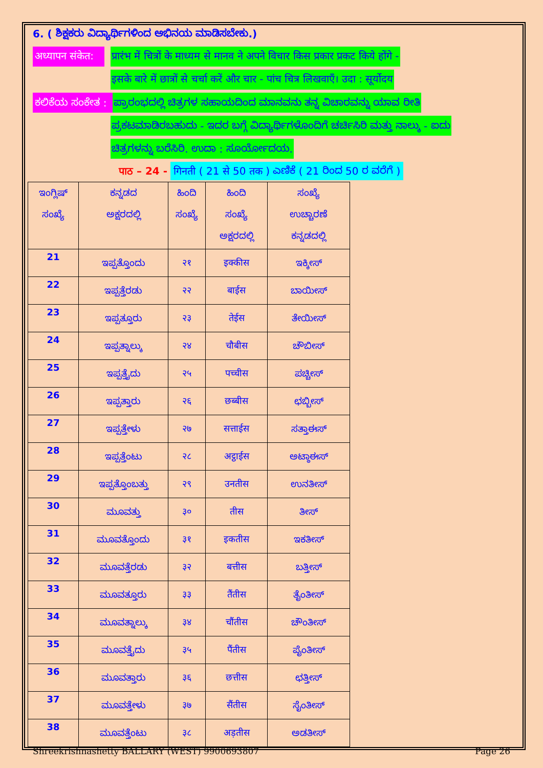6. ( ಶಿಕ್ಷಕರು ವಿದ್ಯಾರ್ಥಿಗಳಿಂದ ಅಭಿನಯ ಮಾಡಿಸಬೇಕು.)
अध्यापन संकेत: प्रारंभ में चित्रों के माध्यम से मानव ने अपने विचार किस प्रकार प्रकट किये होंगे -
इसके बारे में छात्रों से चर्चा करें और चार - पांच चित्र लिखवाएँ। उदा : सूर्योदय
ಕಲಿಕೆಯ ಸಂಕೇತ : ಪ್ರಾರಂಭದಲ್ಲಿ ಚಿತ್ರಗಳ ಸಹಾಯದಿಂದ ಮಾನವನು ತನ್ನ ವಿಚಾರವನ್ನು ಯಾವ ರೀತಿ
ಪ್ರಕಟಮಾಡಿರಬಹುದು - ಇದರ ಬಗ್ಗೆ ವಿದ್ಯಾರ್ಥಿಗಳೊಂದಿಗೆ ಚರ್ಚಿಸಿರಿ ಮತ್ತು ನಾಲ್ಕು - ಐದು
ಚಿತ್ರಗಳನ್ನು ಬರೆಸಿರಿ. ಉದಾ : ಸೂರ್ಯೋದಯ.
पाठ – 24 - गिनती ( 21 से 50 तक ) ಎಣಿಕೆ ( 21 ರಿಂದ 50 ರ ವರೆಗೆ )
| ಇಂಗ್ಲಿಷ್ ಸಂಖ್ಯೆ | ಕನ್ನಡದ ಅಕ್ಷರದಲ್ಲಿ | ಹಿಂದಿ ಸಂಖ್ಯೆ | ಹಿಂದಿ ಸಂಖ್ಯೆ ಅಕ್ಷರದಲ್ಲಿ | ಸಂಖ್ಯೆ ಉಚ್ಚಾರಣೆ ಕನ್ನಡದಲ್ಲಿ |
| --- | --- | --- | --- | --- |
| 21 | ಇಪ್ಪತ್ತೊಂದು | २१ | इक्कीस | ಇಕ್ಕೀಸ್ |
| 22 | ಇಪ್ಪತ್ತೆರಡು | २२ | बाईस | ಬಾಯೀಸ್ |
| 23 | ಇಪ್ಪತ್ತೂರು | २३ | तेईस | ತೇಯೀಸ್ |
| 24 | ಇಪ್ಪತ್ನಾಲ್ಕು | २४ | चौबीस | ಚೌಬೀಸ್ |
| 25 | ಇಪ್ಪತ್ತೈದು | २५ | पच्चीस | ಪಚ್ಚೀಸ್ |
| 26 | ಇಪ್ಪತ್ತಾರು | २६ | छब्बीस | ಛಬ್ಬೀಸ್ |
| 27 | ಇಪ್ಪತ್ತೇಳು | २७ | सत्ताईस | ಸತ್ತಾಈಸ್ |
| 28 | ಇಪ್ಪತ್ತೆಂಟು | २८ | अट्ठाईस | ಅಟ್ಠಾಈಸ್ |
| 29 | ಇಪ್ಪತ್ತೊಂಬತ್ತು | २९ | उनतीस | ಉನತೀಸ್ |
| 30 | ಮೂವತ್ತು | ३० | तीस | ತೀಸ್ |
| 31 | ಮೂವತ್ತೊಂದು | ३१ | इकतीस | ಇಕತೀಸ್ |
| 32 | ಮೂವತ್ತೆರಡು | ३२ | बत्तीस | ಬತ್ತೀಸ್ |
| 33 | ಮೂವತ್ತೂರು | ३३ | तैंतीस | ತೈಂತೀಸ್ |
| 34 | ಮೂವತ್ನಾಲ್ಕು | ३४ | चौंतीस | ಚೌಂತೀಸ್ |
| 35 | ಮೂವತ್ತೈದು | ३५ | पैंतीस | ಪೈಂತೀಸ್ |
| 36 | ಮೂವತ್ತಾರು | ३६ | छत्तीस | ಛತ್ತೀಸ್ |
| 37 | ಮೂವತ್ತೇಳು | ३७ | सैंतीस | ಸೈಂತೀಸ್ |
| 38 | ಮೂವತ್ತೆಂಟು | ३८ | अड़तीस | ಅಡತೀಸ್ |
Shreekrishnashetty BALLARY (WEST) 9900693807 Page 26